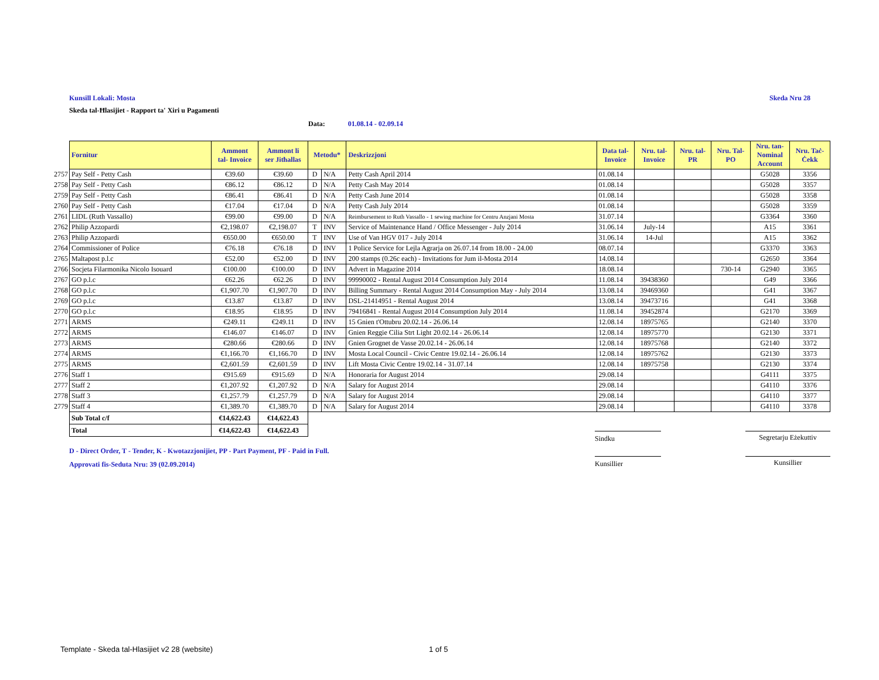Kunsill Lokali: Mosta Skeda Nru 28
Skeda tal-Ħlasijiet - Rapport ta' Xiri u Pagamenti
Data: 01.08.14 - 02.09.14
| | Fornitur | Ammont tal- Invoice | Ammont li ser Jitħallas | Metodu* | | Deskrizzjoni | Data tal- Invoice | Nru. tal- Invoice | Nru. tal- PR | Nru. Tal- PO | Nru. tan- Nominal Account | Nru. Taċ- Ċekk |
| --- | --- | --- | --- | --- | --- | --- | --- | --- | --- | --- | --- | --- |
| 2757 | Pay Self - Petty Cash | €39.60 | €39.60 | D | N/A | Petty Cash April 2014 | 01.08.14 | | | | G5028 | 3356 |
| 2758 | Pay Self - Petty Cash | €86.12 | €86.12 | D | N/A | Petty Cash May 2014 | 01.08.14 | | | | G5028 | 3357 |
| 2759 | Pay Self - Petty Cash | €86.41 | €86.41 | D | N/A | Petty Cash June 2014 | 01.08.14 | | | | G5028 | 3358 |
| 2760 | Pay Self - Petty Cash | €17.04 | €17.04 | D | N/A | Petty Cash July 2014 | 01.08.14 | | | | G5028 | 3359 |
| 2761 | LIDL (Ruth Vassallo) | €99.00 | €99.00 | D | N/A | Reimbursement to Ruth Vassallo - 1 sewing machine for Centru Anzjani Mosta | 31.07.14 | | | | G3364 | 3360 |
| 2762 | Philip Azzopardi | €2,198.07 | €2,198.07 | T | INV | Service of Maintenance Hand / Office Messenger - July 2014 | 31.06.14 | July-14 | | | A15 | 3361 |
| 2763 | Philip Azzopardi | €650.00 | €650.00 | T | INV | Use of Van HGV 017 - July 2014 | 31.06.14 | 14-Jul | | | A15 | 3362 |
| 2764 | Commissioner of Police | €76.18 | €76.18 | D | INV | 1 Police Service for Lejla Agrarja on 26.07.14 from 18.00 - 24.00 | 08.07.14 | | | | G3370 | 3363 |
| 2765 | Maltapost p.l.c | €52.00 | €52.00 | D | INV | 200 stamps (0.26c each) - Invitations for Jum il-Mosta 2014 | 14.08.14 | | | | G2650 | 3364 |
| 2766 | Socjeta Filarmonika Nicolo Isouard | €100.00 | €100.00 | D | INV | Advert in Magazine 2014 | 18.08.14 | | | 730-14 | G2940 | 3365 |
| 2767 | GO p.l.c | €62.26 | €62.26 | D | INV | 99990002 - Rental August 2014 Consumption July 2014 | 11.08.14 | 39438360 | | | G49 | 3366 |
| 2768 | GO p.l.c | €1,907.70 | €1,907.70 | D | INV | Billing Summary - Rental August 2014 Consumption May - July 2014 | 13.08.14 | 39469360 | | | G41 | 3367 |
| 2769 | GO p.l.c | €13.87 | €13.87 | D | INV | DSL-21414951 - Rental August 2014 | 13.08.14 | 39473716 | | | G41 | 3368 |
| 2770 | GO p.l.c | €18.95 | €18.95 | D | INV | 79416841 - Rental August 2014 Consumption July 2014 | 11.08.14 | 39452874 | | | G2170 | 3369 |
| 2771 | ARMS | €249.11 | €249.11 | D | INV | 15 Gnien t'Ottubru 20.02.14 - 26.06.14 | 12.08.14 | 18975765 | | | G2140 | 3370 |
| 2772 | ARMS | €146.07 | €146.07 | D | INV | Gnien Reggie Cilia Strt Light 20.02.14 - 26.06.14 | 12.08.14 | 18975770 | | | G2130 | 3371 |
| 2773 | ARMS | €280.66 | €280.66 | D | INV | Gnien Grognet de Vasse 20.02.14 - 26.06.14 | 12.08.14 | 18975768 | | | G2140 | 3372 |
| 2774 | ARMS | €1,166.70 | €1,166.70 | D | INV | Mosta Local Council - Civic Centre 19.02.14 - 26.06.14 | 12.08.14 | 18975762 | | | G2130 | 3373 |
| 2775 | ARMS | €2,601.59 | €2,601.59 | D | INV | Lift Mosta Civic Centre 19.02.14 - 31.07.14 | 12.08.14 | 18975758 | | | G2130 | 3374 |
| 2776 | Staff 1 | €915.69 | €915.69 | D | N/A | Honoraria for August 2014 | 29.08.14 | | | | G4111 | 3375 |
| 2777 | Staff 2 | €1,207.92 | €1,207.92 | D | N/A | Salary for August 2014 | 29.08.14 | | | | G4110 | 3376 |
| 2778 | Staff 3 | €1,257.79 | €1,257.79 | D | N/A | Salary for August 2014 | 29.08.14 | | | | G4110 | 3377 |
| 2779 | Staff 4 | €1,389.70 | €1,389.70 | D | N/A | Salary for August 2014 | 29.08.14 | | | | G4110 | 3378 |
| | Sub Total c/f | €14,622.43 | €14,622.43 | | | | | | | | | |
| | Total | €14,622.43 | €14,622.43 | | | | | | | | | |
D - Direct Order, T - Tender, K - Kwotazzjonijiet, PP - Part Payment, PF - Paid in Full.
Approvati fis-Seduta Nru: 39 (02.09.2014)
Sindku Segretarju Eżekuttiv
Kunsillier Kunsillier
Template - Skeda tal-Hlasijiet v2 28 (website)
1 of 5